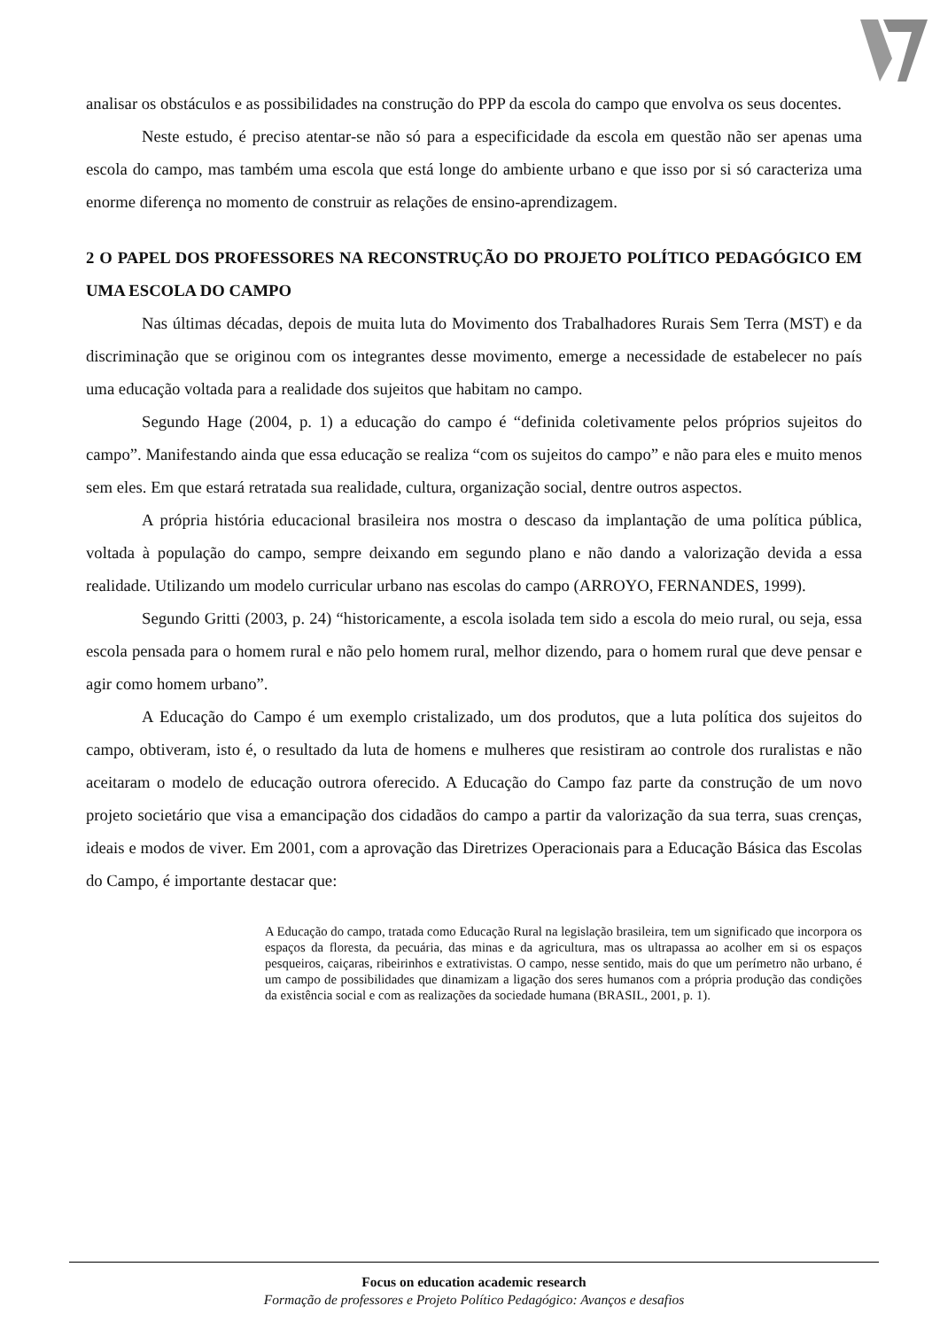analisar os obstáculos e as possibilidades na construção do PPP da escola do campo que envolva os seus docentes.
Neste estudo, é preciso atentar-se não só para a especificidade da escola em questão não ser apenas uma escola do campo, mas também uma escola que está longe do ambiente urbano e que isso por si só caracteriza uma enorme diferença no momento de construir as relações de ensino-aprendizagem.
2 O PAPEL DOS PROFESSORES NA RECONSTRUÇÃO DO PROJETO POLÍTICO PEDAGÓGICO EM UMA ESCOLA DO CAMPO
Nas últimas décadas, depois de muita luta do Movimento dos Trabalhadores Rurais Sem Terra (MST) e da discriminação que se originou com os integrantes desse movimento, emerge a necessidade de estabelecer no país uma educação voltada para a realidade dos sujeitos que habitam no campo.
Segundo Hage (2004, p. 1) a educação do campo é “definida coletivamente pelos próprios sujeitos do campo”. Manifestando ainda que essa educação se realiza “com os sujeitos do campo” e não para eles e muito menos sem eles. Em que estará retratada sua realidade, cultura, organização social, dentre outros aspectos.
A própria história educacional brasileira nos mostra o descaso da implantação de uma política pública, voltada à população do campo, sempre deixando em segundo plano e não dando a valorização devida a essa realidade. Utilizando um modelo curricular urbano nas escolas do campo (ARROYO, FERNANDES, 1999).
Segundo Gritti (2003, p. 24) “historicamente, a escola isolada tem sido a escola do meio rural, ou seja, essa escola pensada para o homem rural e não pelo homem rural, melhor dizendo, para o homem rural que deve pensar e agir como homem urbano”.
A Educação do Campo é um exemplo cristalizado, um dos produtos, que a luta política dos sujeitos do campo, obtiveram, isto é, o resultado da luta de homens e mulheres que resistiram ao controle dos ruralistas e não aceitaram o modelo de educação outrora oferecido. A Educação do Campo faz parte da construção de um novo projeto societário que visa a emancipação dos cidadãos do campo a partir da valorização da sua terra, suas crenças, ideais e modos de viver. Em 2001, com a aprovação das Diretrizes Operacionais para a Educação Básica das Escolas do Campo, é importante destacar que:
A Educação do campo, tratada como Educação Rural na legislação brasileira, tem um significado que incorpora os espaços da floresta, da pecuária, das minas e da agricultura, mas os ultrapassa ao acolher em si os espaços pesqueiros, caiçaras, ribeirinhos e extrativistas. O campo, nesse sentido, mais do que um perímetro não urbano, é um campo de possibilidades que dinamizam a ligação dos seres humanos com a própria produção das condições da existência social e com as realizações da sociedade humana (BRASIL, 2001, p. 1).
Focus on education academic research
Formação de professores e Projeto Político Pedagógico: Avanços e desafios